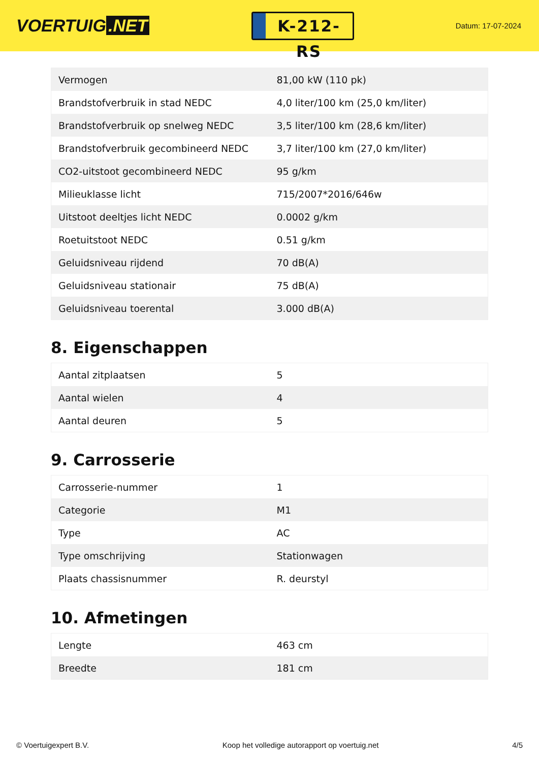VOERTUIG.NET
K-212-RS
Datum: 17-07-2024
| Vermogen | 81,00 kW (110 pk) |
| Brandstofverbruik in stad NEDC | 4,0 liter/100 km (25,0 km/liter) |
| Brandstofverbruik op snelweg NEDC | 3,5 liter/100 km (28,6 km/liter) |
| Brandstofverbruik gecombineerd NEDC | 3,7 liter/100 km (27,0 km/liter) |
| CO2-uitstoot gecombineerd NEDC | 95 g/km |
| Milieuklasse licht | 715/2007*2016/646w |
| Uitstoot deeltjes licht NEDC | 0.0002 g/km |
| Roetuitstoot NEDC | 0.51 g/km |
| Geluidsniveau rijdend | 70 dB(A) |
| Geluidsniveau stationair | 75 dB(A) |
| Geluidsniveau toerental | 3.000 dB(A) |
8. Eigenschappen
| Aantal zitplaatsen | 5 |
| Aantal wielen | 4 |
| Aantal deuren | 5 |
9. Carrosserie
| Carrosserie-nummer | 1 |
| Categorie | M1 |
| Type | AC |
| Type omschrijving | Stationwagen |
| Plaats chassisnummer | R. deurstyl |
10. Afmetingen
| Lengte | 463 cm |
| Breedte | 181 cm |
© Voertuigexpert B.V. Koop het volledige autorapport op voertuig.net 4/5